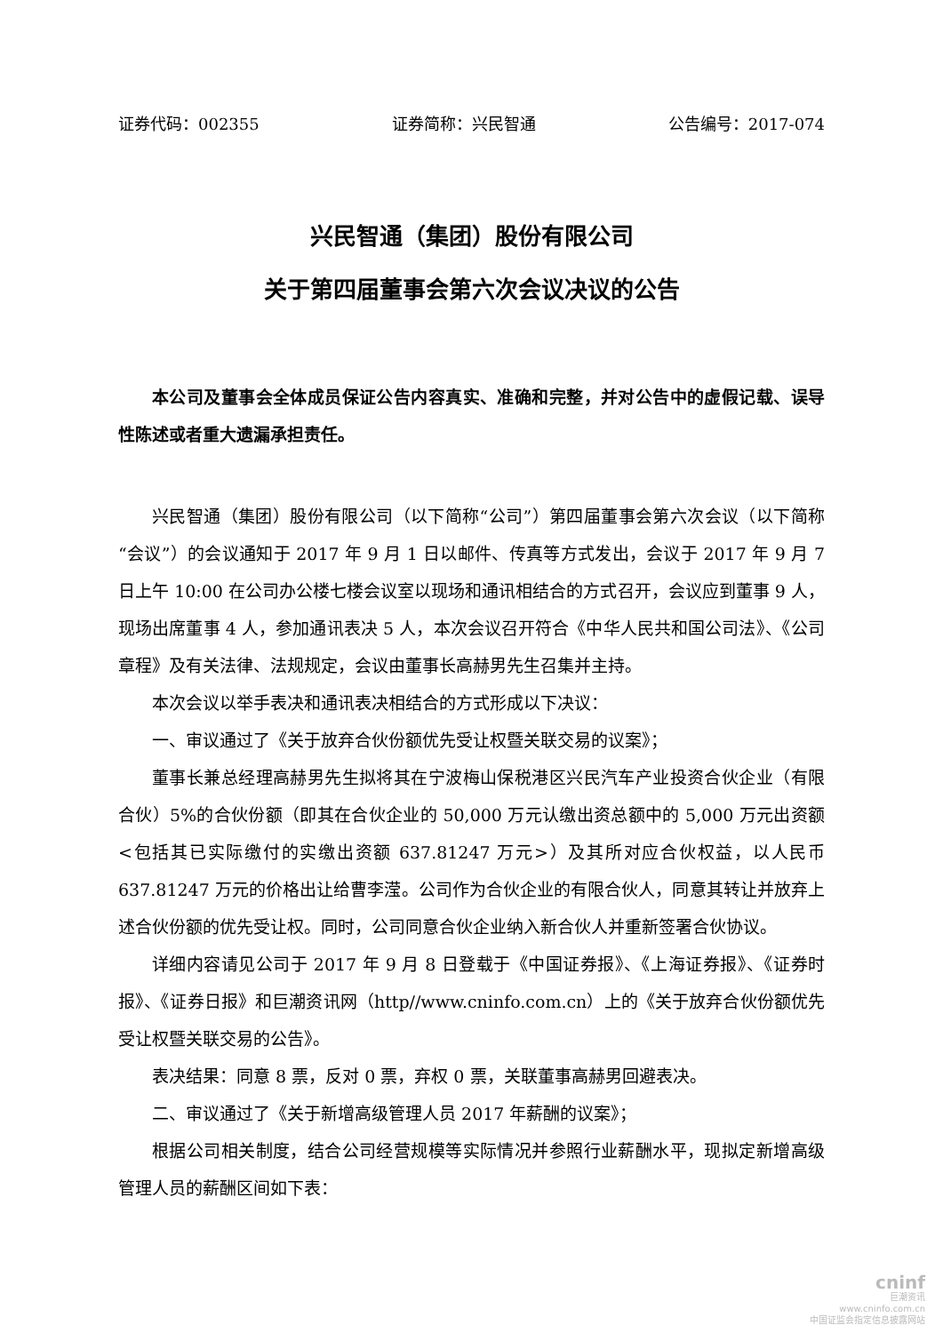证券代码：002355 证券简称：兴民智通 公告编号：2017-074
兴民智通（集团）股份有限公司
关于第四届董事会第六次会议决议的公告
本公司及董事会全体成员保证公告内容真实、准确和完整，并对公告中的虚假记载、误导性陈述或者重大遗漏承担责任。
兴民智通（集团）股份有限公司（以下简称“公司”）第四届董事会第六次会议（以下简称“会议”）的会议通知于 2017 年 9 月 1 日以邮件、传真等方式发出，会议于 2017 年 9 月 7 日上午 10:00 在公司办公楼七楼会议室以现场和通讯相结合的方式召开，会议应到董事 9 人，现场出席董事 4 人，参加通讯表决 5 人，本次会议召开符合《中华人民共和国公司法》、《公司章程》及有关法律、法规规定，会议由董事长高赫男先生召集并主持。
本次会议以举手表决和通讯表决相结合的方式形成以下决议：
一、审议通过了《关于放弃合伙份额优先受让权暨关联交易的议案》；
董事长兼总经理高赫男先生拟将其在宁波梅山保税港区兴民汽车产业投资合伙企业（有限合伙）5%的合伙份额（即其在合伙企业的 50,000 万元认缴出资总额中的 5,000 万元出资额<包括其已实际缴付的实缴出资额 637.81247 万元>）及其所对应合伙权益，以人民币 637.81247 万元的价格出让给曹李滢。公司作为合伙企业的有限合伙人，同意其转让并放弃上述合伙份额的优先受让权。同时，公司同意合伙企业纳入新合伙人并重新签署合伙协议。
详细内容请见公司于 2017 年 9 月 8 日登载于《中国证券报》、《上海证券报》、《证券时报》、《证券日报》和巨潮资讯网（http//www.cninfo.com.cn）上的《关于放弃合伙份额优先受让权暨关联交易的公告》。
表决结果：同意 8 票，反对 0 票，弃权 0 票，关联董事高赫男回避表决。
二、审议通过了《关于新增高级管理人员 2017 年薪酬的议案》；
根据公司相关制度，结合公司经营规模等实际情况并参照行业薪酬水平，现拟定新增高级管理人员的薪酬区间如下表：
cninf
巨潮资讯
www.cninfo.com.cn
中国证监会指定信息披露网站